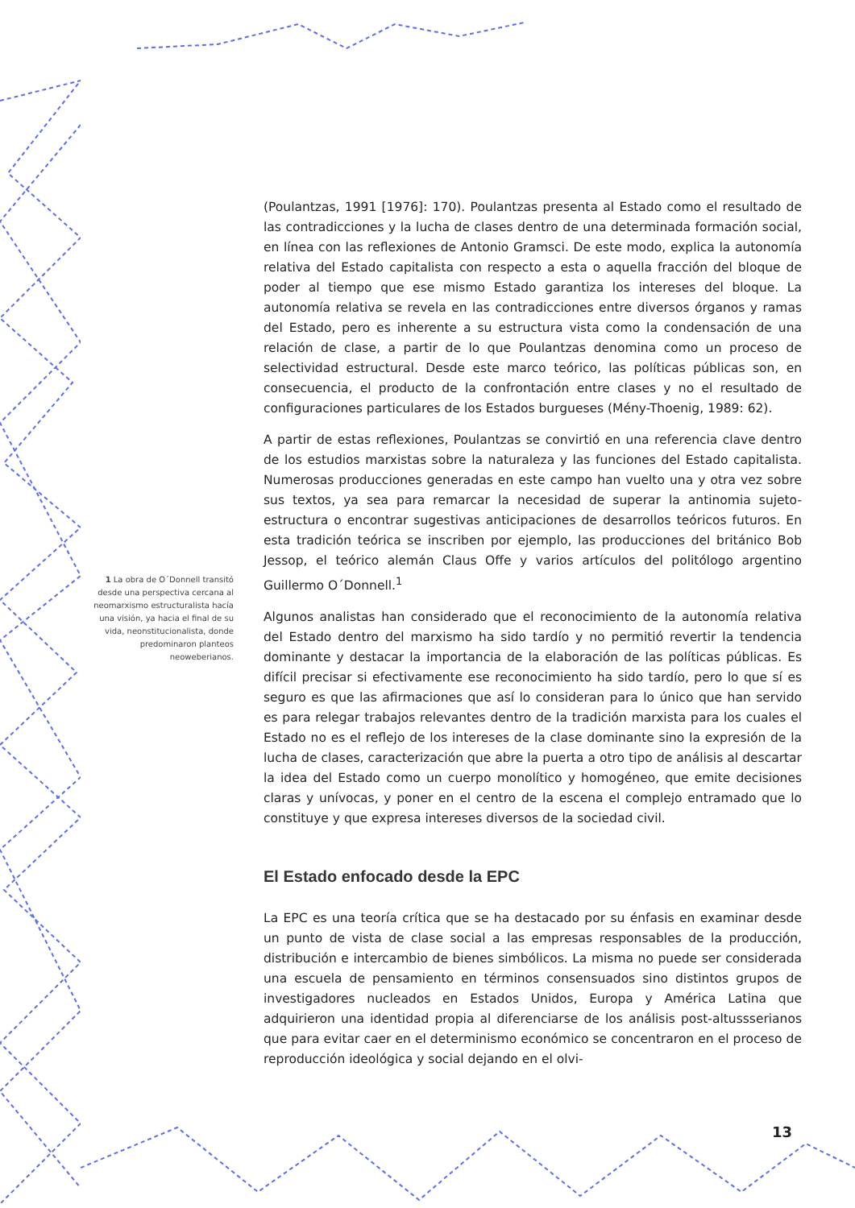(Poulantzas, 1991 [1976]: 170). Poulantzas presenta al Estado como el resultado de las contradicciones y la lucha de clases dentro de una determinada formación social, en línea con las reflexiones de Antonio Gramsci. De este modo, explica la autonomía relativa del Estado capitalista con respecto a esta o aquella fracción del bloque de poder al tiempo que ese mismo Estado garantiza los intereses del bloque. La autonomía relativa se revela en las contradicciones entre diversos órganos y ramas del Estado, pero es inherente a su estructura vista como la condensación de una relación de clase, a partir de lo que Poulantzas denomina como un proceso de selectividad estructural. Desde este marco teórico, las políticas públicas son, en consecuencia, el producto de la confrontación entre clases y no el resultado de configuraciones particulares de los Estados burgueses (Mény-Thoenig, 1989: 62).
A partir de estas reflexiones, Poulantzas se convirtió en una referencia clave dentro de los estudios marxistas sobre la naturaleza y las funciones del Estado capitalista. Numerosas producciones generadas en este campo han vuelto una y otra vez sobre sus textos, ya sea para remarcar la necesidad de superar la antinomia sujeto-estructura o encontrar sugestivas anticipaciones de desarrollos teóricos futuros. En esta tradición teórica se inscriben por ejemplo, las producciones del británico Bob Jessop, el teórico alemán Claus Offe y varios artículos del politólogo argentino Guillermo O´Donnell.<sup>1</sup>
Algunos analistas han considerado que el reconocimiento de la autonomía relativa del Estado dentro del marxismo ha sido tardío y no permitió revertir la tendencia dominante y destacar la importancia de la elaboración de las políticas públicas. Es difícil precisar si efectivamente ese reconocimiento ha sido tardío, pero lo que sí es seguro es que las afirmaciones que así lo consideran para lo único que han servido es para relegar trabajos relevantes dentro de la tradición marxista para los cuales el Estado no es el reflejo de los intereses de la clase dominante sino la expresión de la lucha de clases, caracterización que abre la puerta a otro tipo de análisis al descartar la idea del Estado como un cuerpo monolítico y homogéneo, que emite decisiones claras y unívocas, y poner en el centro de la escena el complejo entramado que lo constituye y que expresa intereses diversos de la sociedad civil.
El Estado enfocado desde la EPC
La EPC es una teoría crítica que se ha destacado por su énfasis en examinar desde un punto de vista de clase social a las empresas responsables de la producción, distribución e intercambio de bienes simbólicos. La misma no puede ser considerada una escuela de pensamiento en términos consensuados sino distintos grupos de investigadores nucleados en Estados Unidos, Europa y América Latina que adquirieron una identidad propia al diferenciarse de los análisis post-altussserianos que para evitar caer en el determinismo económico se concentraron en el proceso de reproducción ideológica y social dejando en el olvi-
1 La obra de O´Donnell transitó desde una perspectiva cercana al neomarxismo estructuralista hacía una visión, ya hacia el final de su vida, neonstitucionalista, donde predominaron planteos neoweberianos.
13